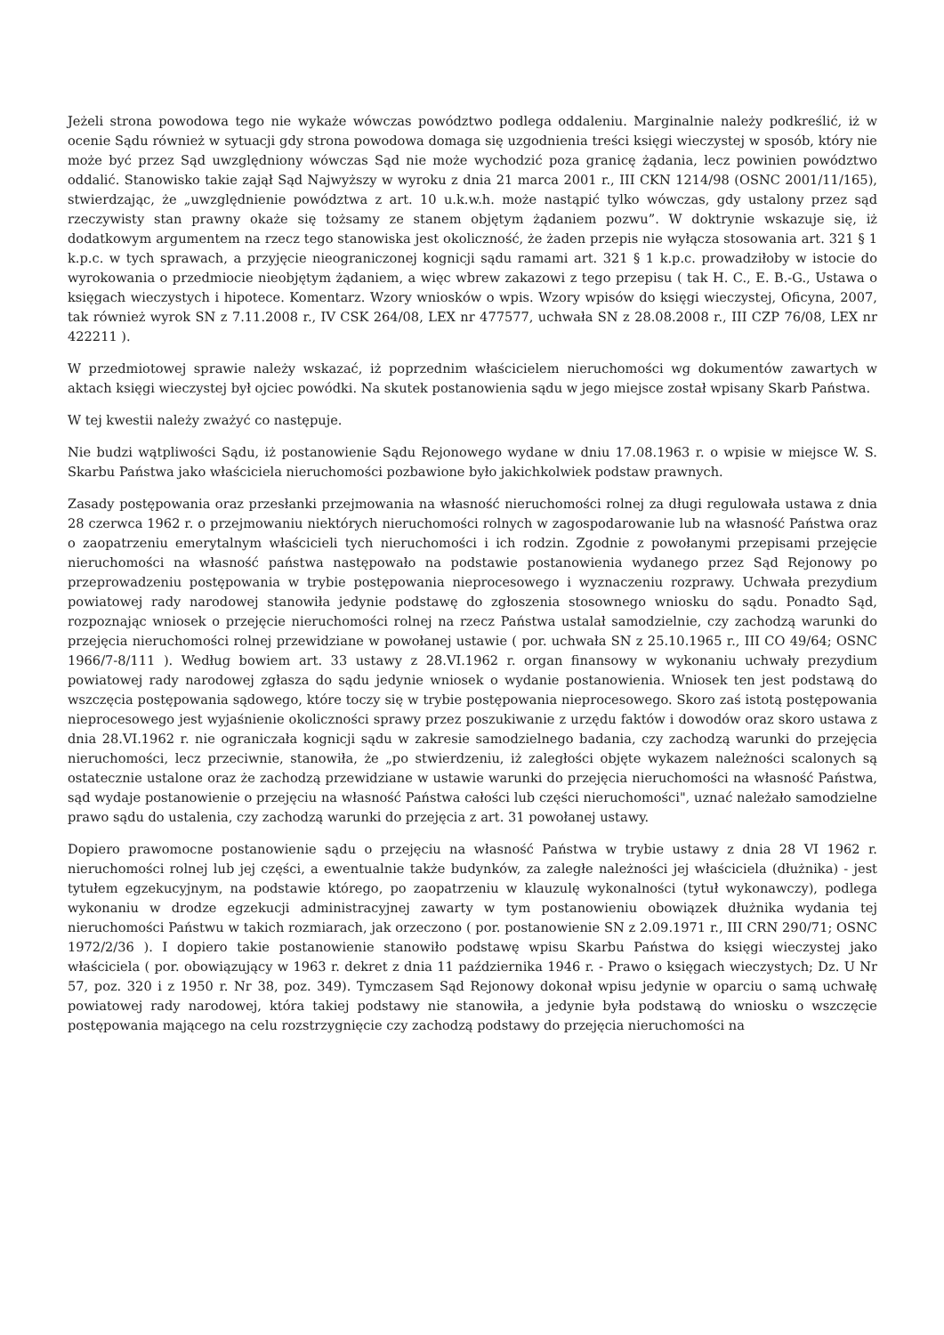Jeżeli strona powodowa tego nie wykaże wówczas powództwo podlega oddaleniu. Marginalnie należy podkreślić, iż w ocenie Sądu również w sytuacji gdy strona powodowa domaga się uzgodnienia treści księgi wieczystej w sposób, który nie może być przez Sąd uwzględniony wówczas Sąd nie może wychodzić poza granicę żądania, lecz powinien powództwo oddalić. Stanowisko takie zajął Sąd Najwyższy w wyroku z dnia 21 marca 2001 r., III CKN 1214/98 (OSNC 2001/11/165), stwierdzając, że „uwzględnienie powództwa z art. 10 u.k.w.h. może nastąpić tylko wówczas, gdy ustalony przez sąd rzeczywisty stan prawny okaże się tożsamy ze stanem objętym żądaniem pozwu”. W doktrynie wskazuje się, iż dodatkowym argumentem na rzecz tego stanowiska jest okoliczność, że żaden przepis nie wyłącza stosowania art. 321 § 1 k.p.c. w tych sprawach, a przyjęcie nieograniczonej kognicji sądu ramami art. 321 § 1 k.p.c. prowadziłoby w istocie do wyrokowania o przedmiocie nieobjętym żądaniem, a więc wbrew zakazowi z tego przepisu ( tak H. C., E. B.-G., Ustawa o księgach wieczystych i hipotece. Komentarz. Wzory wniosków o wpis. Wzory wpisów do księgi wieczystej, Oficyna, 2007, tak również wyrok SN z 7.11.2008 r., IV CSK 264/08, LEX nr 477577, uchwała SN z 28.08.2008 r., III CZP 76/08, LEX nr 422211 ).
W przedmiotowej sprawie należy wskazać, iż poprzednim właścicielem nieruchomości wg dokumentów zawartych w aktach księgi wieczystej był ojciec powódki. Na skutek postanowienia sądu w jego miejsce został wpisany Skarb Państwa.
W tej kwestii należy zważyć co następuje.
Nie budzi wątpliwości Sądu, iż postanowienie Sądu Rejonowego wydane w dniu 17.08.1963 r. o wpisie w miejsce W. S. Skarbu Państwa jako właściciela nieruchomości pozbawione było jakichkolwiek podstaw prawnych.
Zasady postępowania oraz przesłanki przejmowania na własność nieruchomości rolnej za długi regulowała ustawa z dnia 28 czerwca 1962 r. o przejmowaniu niektórych nieruchomości rolnych w zagospodarowanie lub na własność Państwa oraz o zaopatrzeniu emerytalnym właścicieli tych nieruchomości i ich rodzin. Zgodnie z powołanymi przepisami przejęcie nieruchomości na własność państwa następowało na podstawie postanowienia wydanego przez Sąd Rejonowy po przeprowadzeniu postępowania w trybie postępowania nieprocesowego i wyznaczeniu rozprawy. Uchwała prezydium powiatowej rady narodowej stanowiła jedynie podstawę do zgłoszenia stosownego wniosku do sądu. Ponadto Sąd, rozpoznając wniosek o przejęcie nieruchomości rolnej na rzecz Państwa ustalał samodzielnie, czy zachodzą warunki do przejęcia nieruchomości rolnej przewidziane w powołanej ustawie ( por. uchwała SN z 25.10.1965 r., III CO 49/64; OSNC 1966/7-8/111 ). Według bowiem art. 33 ustawy z 28.VI.1962 r. organ finansowy w wykonaniu uchwały prezydium powiatowej rady narodowej zgłasza do sądu jedynie wniosek o wydanie postanowienia. Wniosek ten jest podstawą do wszczęcia postępowania sądowego, które toczy się w trybie postępowania nieprocesowego. Skoro zaś istotą postępowania nieprocesowego jest wyjaśnienie okoliczności sprawy przez poszukiwanie z urzędu faktów i dowodów oraz skoro ustawa z dnia 28.VI.1962 r. nie ograniczała kognicji sądu w zakresie samodzielnego badania, czy zachodzą warunki do przejęcia nieruchomości, lecz przeciwnie, stanowiła, że „po stwierdzeniu, iż zaległości objęte wykazem należności scalonych są ostatecznie ustalone oraz że zachodzą przewidziane w ustawie warunki do przejęcia nieruchomości na własność Państwa, sąd wydaje postanowienie o przejęciu na własność Państwa całości lub części nieruchomości", uznać należało samodzielne prawo sądu do ustalenia, czy zachodzą warunki do przejęcia z art. 31 powołanej ustawy.
Dopiero prawomocne postanowienie sądu o przejęciu na własność Państwa w trybie ustawy z dnia 28 VI 1962 r. nieruchomości rolnej lub jej części, a ewentualnie także budynków, za zaległe należności jej właściciela (dłużnika) - jest tytułem egzekucyjnym, na podstawie którego, po zaopatrzeniu w klauzulę wykonalności (tytuł wykonawczy), podlega wykonaniu w drodze egzekucji administracyjnej zawarty w tym postanowieniu obowiązek dłużnika wydania tej nieruchomości Państwu w takich rozmiarach, jak orzeczono ( por. postanowienie SN z 2.09.1971 r., III CRN 290/71; OSNC 1972/2/36 ). I dopiero takie postanowienie stanowiło podstawę wpisu Skarbu Państwa do księgi wieczystej jako właściciela ( por. obowiązujący w 1963 r. dekret z dnia 11 października 1946 r. - Prawo o księgach wieczystych; Dz. U Nr 57, poz. 320 i z 1950 r. Nr 38, poz. 349). Tymczasem Sąd Rejonowy dokonał wpisu jedynie w oparciu o samą uchwałę powiatowej rady narodowej, która takiej podstawy nie stanowiła, a jedynie była podstawą do wniosku o wszczęcie postępowania mającego na celu rozstrzygnięcie czy zachodzą podstawy do przejęcia nieruchomości na